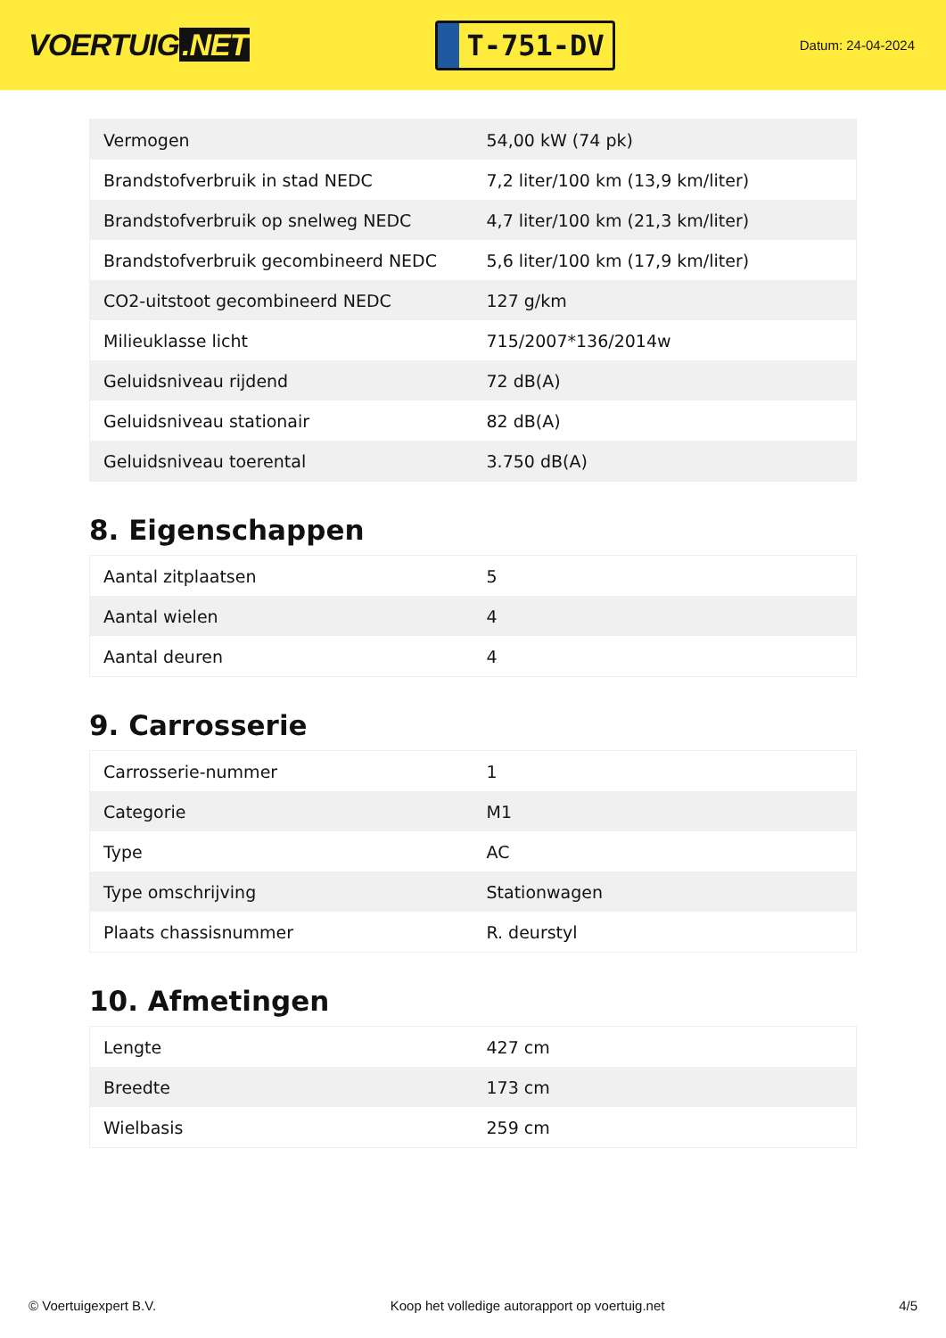VOERTUIG.NET
T-751-DV
Datum: 24-04-2024
| Vermogen | 54,00 kW (74 pk) |
| Brandstofverbruik in stad NEDC | 7,2 liter/100 km (13,9 km/liter) |
| Brandstofverbruik op snelweg NEDC | 4,7 liter/100 km (21,3 km/liter) |
| Brandstofverbruik gecombineerd NEDC | 5,6 liter/100 km (17,9 km/liter) |
| CO2-uitstoot gecombineerd NEDC | 127 g/km |
| Milieuklasse licht | 715/2007*136/2014w |
| Geluidsniveau rijdend | 72 dB(A) |
| Geluidsniveau stationair | 82 dB(A) |
| Geluidsniveau toerental | 3.750 dB(A) |
8. Eigenschappen
| Aantal zitplaatsen | 5 |
| Aantal wielen | 4 |
| Aantal deuren | 4 |
9. Carrosserie
| Carrosserie-nummer | 1 |
| Categorie | M1 |
| Type | AC |
| Type omschrijving | Stationwagen |
| Plaats chassisnummer | R. deurstyl |
10. Afmetingen
| Lengte | 427 cm |
| Breedte | 173 cm |
| Wielbasis | 259 cm |
© Voertuigexpert B.V. Koop het volledige autorapport op voertuig.net 4/5